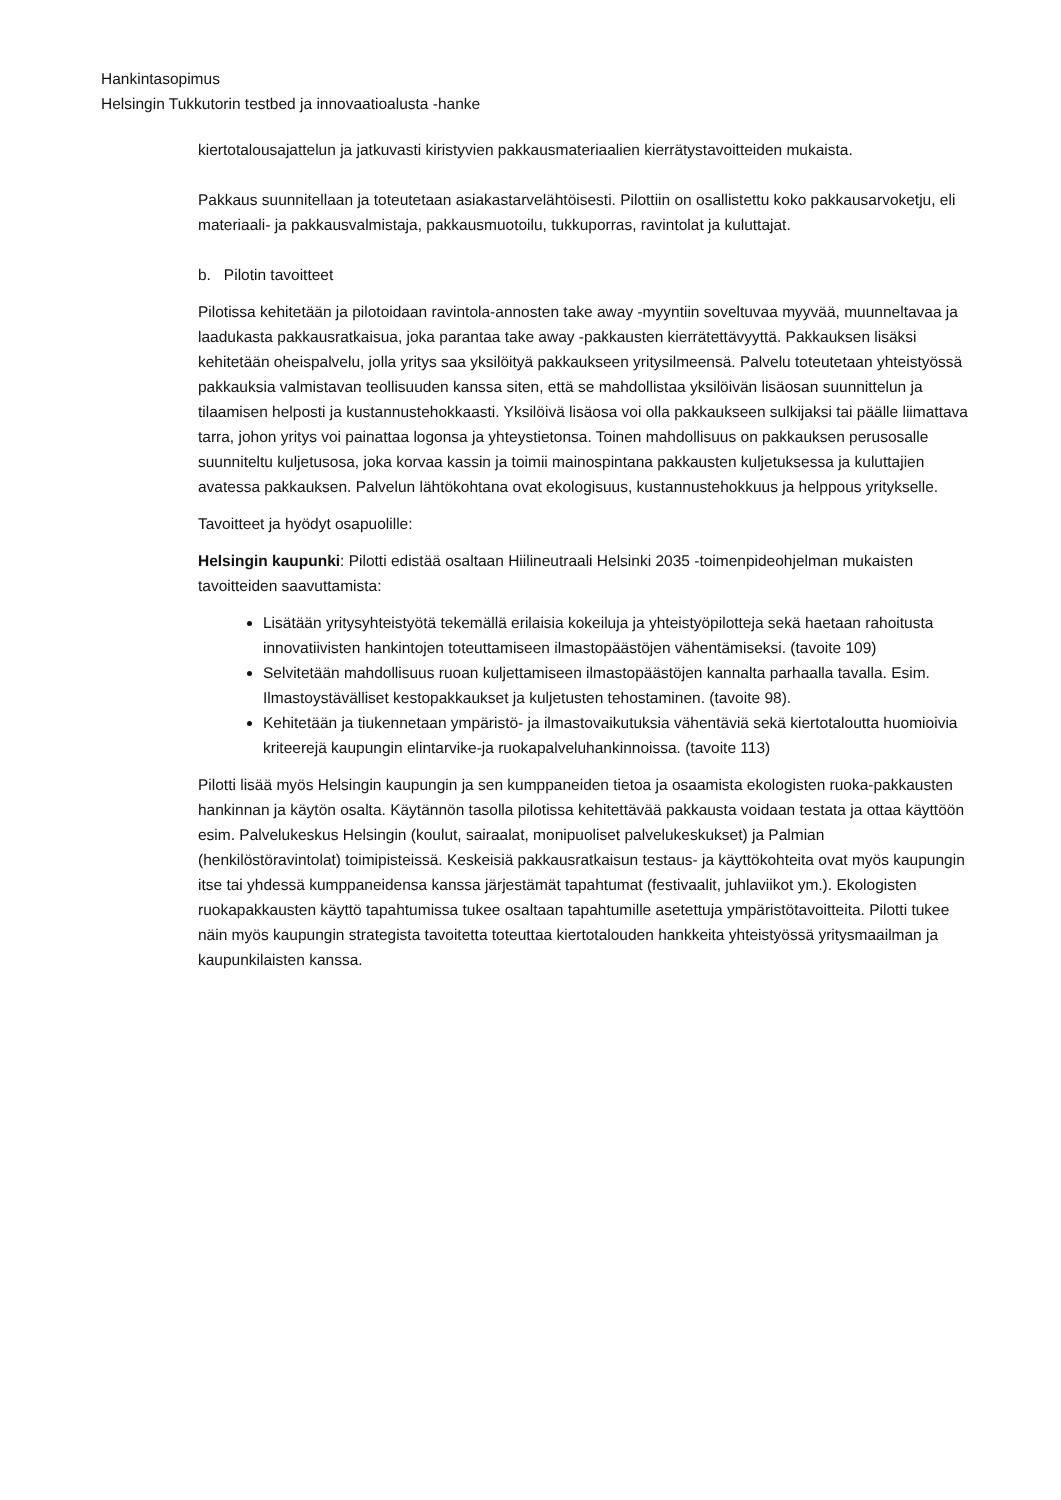Hankintasopimus
Helsingin Tukkutorin testbed ja innovaatioalusta -hanke
kiertotalousajattelun ja jatkuvasti kiristyvien pakkausmateriaalien kierrätystavoitteiden mukaista.
Pakkaus suunnitellaan ja toteutetaan asiakastarvelähtöisesti. Pilottiin on osallistettu koko pakkausarvoketju, eli materiaali- ja pakkausvalmistaja, pakkausmuotoilu, tukkuporras, ravintolat ja kuluttajat.
b. Pilotin tavoitteet
Pilotissa kehitetään ja pilotoidaan ravintola-annosten take away -myyntiin soveltuvaa myyvää, muunneltavaa ja laadukasta pakkausratkaisua, joka parantaa take away -pakkausten kierrätettävyyttä. Pakkauksen lisäksi kehitetään oheispalvelu, jolla yritys saa yksilöityä pakkaukseen yritysilmeensä. Palvelu toteutetaan yhteistyössä pakkauksia valmistavan teollisuuden kanssa siten, että se mahdollistaa yksilöivän lisäosan suunnittelun ja tilaamisen helposti ja kustannustehokkaasti. Yksilöivä lisäosa voi olla pakkaukseen sulkijaksi tai päälle liimattava tarra, johon yritys voi painattaa logonsa ja yhteystietonsa. Toinen mahdollisuus on pakkauksen perusosalle suunniteltu kuljetusosa, joka korvaa kassin ja toimii mainospintana pakkausten kuljetuksessa ja kuluttajien avatessa pakkauksen. Palvelun lähtökohtana ovat ekologisuus, kustannustehokkuus ja helppous yritykselle.
Tavoitteet ja hyödyt osapuolille:
Helsingin kaupunki: Pilotti edistää osaltaan Hiilineutraali Helsinki 2035 -toimenpideohjelman mukaisten tavoitteiden saavuttamista:
Lisätään yritysyhteistyötä tekemällä erilaisia kokeiluja ja yhteistyöpilotteja sekä haetaan rahoitusta innovatiivisten hankintojen toteuttamiseen ilmastopäästöjen vähentämiseksi. (tavoite 109)
Selvitetään mahdollisuus ruoan kuljettamiseen ilmastopäästöjen kannalta parhaalla tavalla. Esim. Ilmastoystävälliset kestopakkaukset ja kuljetusten tehostaminen. (tavoite 98).
Kehitetään ja tiukennetaan ympäristö- ja ilmastovaikutuksia vähentäviä sekä kiertotaloutta huomioivia kriteerejä kaupungin elintarvike-ja ruokapalveluhankinnoissa. (tavoite 113)
Pilotti lisää myös Helsingin kaupungin ja sen kumppaneiden tietoa ja osaamista ekologisten ruoka-pakkausten hankinnan ja käytön osalta. Käytännön tasolla pilotissa kehitettävää pakkausta voidaan testata ja ottaa käyttöön esim. Palvelukeskus Helsingin (koulut, sairaalat, monipuoliset palvelukeskukset) ja Palmian (henkilöstöravintolat) toimipisteissä. Keskeisiä pakkausratkaisun testaus- ja käyttökohteita ovat myös kaupungin itse tai yhdessä kumppaneidensa kanssa järjestämät tapahtumat (festivaalit, juhlaviikot ym.). Ekologisten ruokapakkausten käyttö tapahtumissa tukee osaltaan tapahtumille asetettuja ympäristötavoitteita. Pilotti tukee näin myös kaupungin strategista tavoitetta toteuttaa kiertotalouden hankkeita yhteistyössä yritysmaailman ja kaupunkilaisten kanssa.